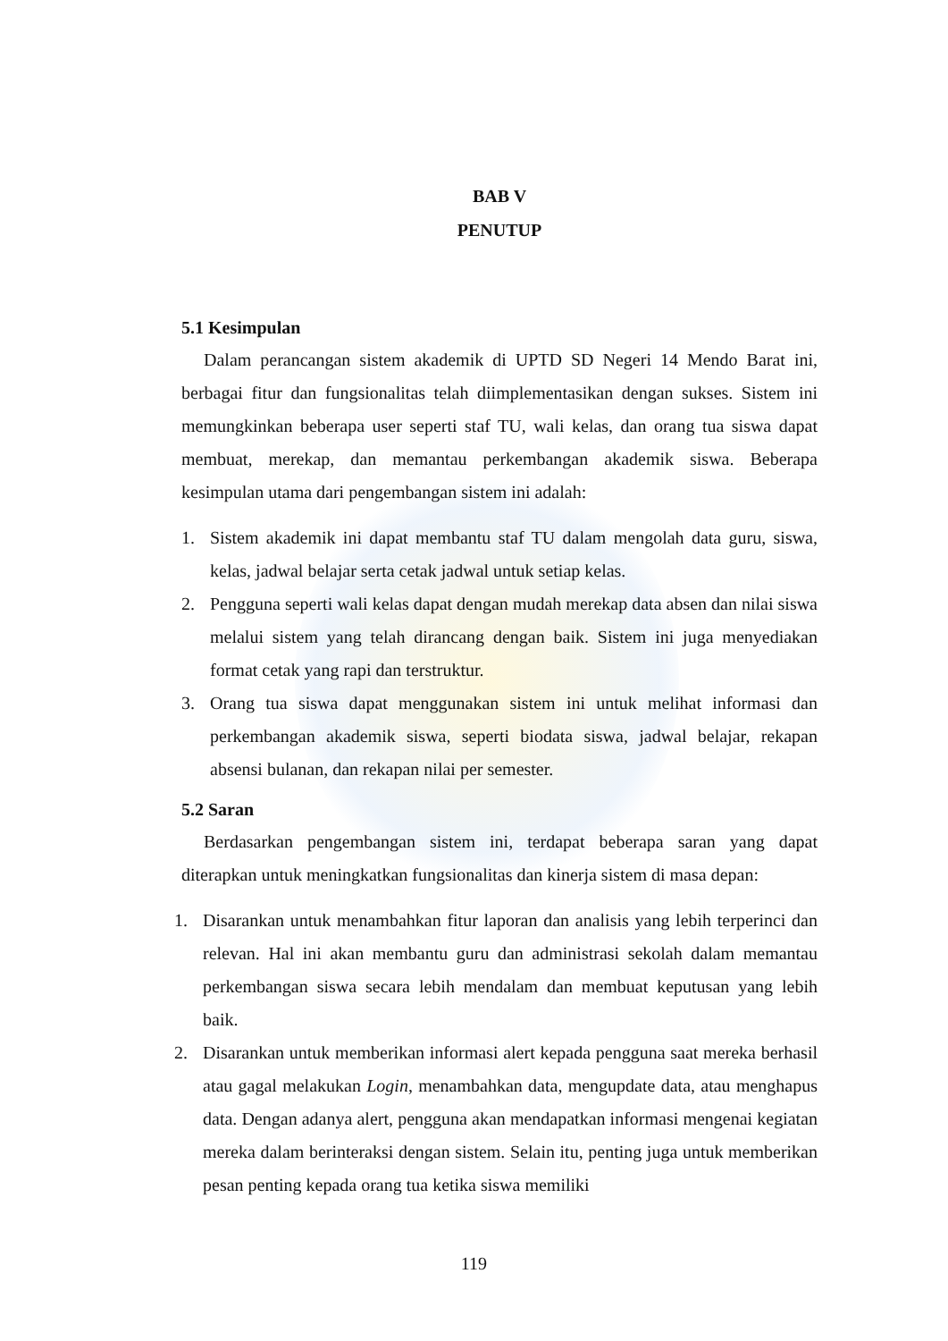BAB V
PENUTUP
5.1 Kesimpulan
Dalam perancangan sistem akademik di UPTD SD Negeri 14 Mendo Barat ini, berbagai fitur dan fungsionalitas telah diimplementasikan dengan sukses. Sistem ini memungkinkan beberapa user seperti staf TU, wali kelas, dan orang tua siswa dapat membuat, merekap, dan memantau perkembangan akademik siswa. Beberapa kesimpulan utama dari pengembangan sistem ini adalah:
1. Sistem akademik ini dapat membantu staf TU dalam mengolah data guru, siswa, kelas, jadwal belajar serta cetak jadwal untuk setiap kelas.
2. Pengguna seperti wali kelas dapat dengan mudah merekap data absen dan nilai siswa melalui sistem yang telah dirancang dengan baik. Sistem ini juga menyediakan format cetak yang rapi dan terstruktur.
3. Orang tua siswa dapat menggunakan sistem ini untuk melihat informasi dan perkembangan akademik siswa, seperti biodata siswa, jadwal belajar, rekapan absensi bulanan, dan rekapan nilai per semester.
5.2 Saran
Berdasarkan pengembangan sistem ini, terdapat beberapa saran yang dapat diterapkan untuk meningkatkan fungsionalitas dan kinerja sistem di masa depan:
1. Disarankan untuk menambahkan fitur laporan dan analisis yang lebih terperinci dan relevan. Hal ini akan membantu guru dan administrasi sekolah dalam memantau perkembangan siswa secara lebih mendalam dan membuat keputusan yang lebih baik.
2. Disarankan untuk memberikan informasi alert kepada pengguna saat mereka berhasil atau gagal melakukan Login, menambahkan data, mengupdate data, atau menghapus data. Dengan adanya alert, pengguna akan mendapatkan informasi mengenai kegiatan mereka dalam berinteraksi dengan sistem. Selain itu, penting juga untuk memberikan pesan penting kepada orang tua ketika siswa memiliki
119